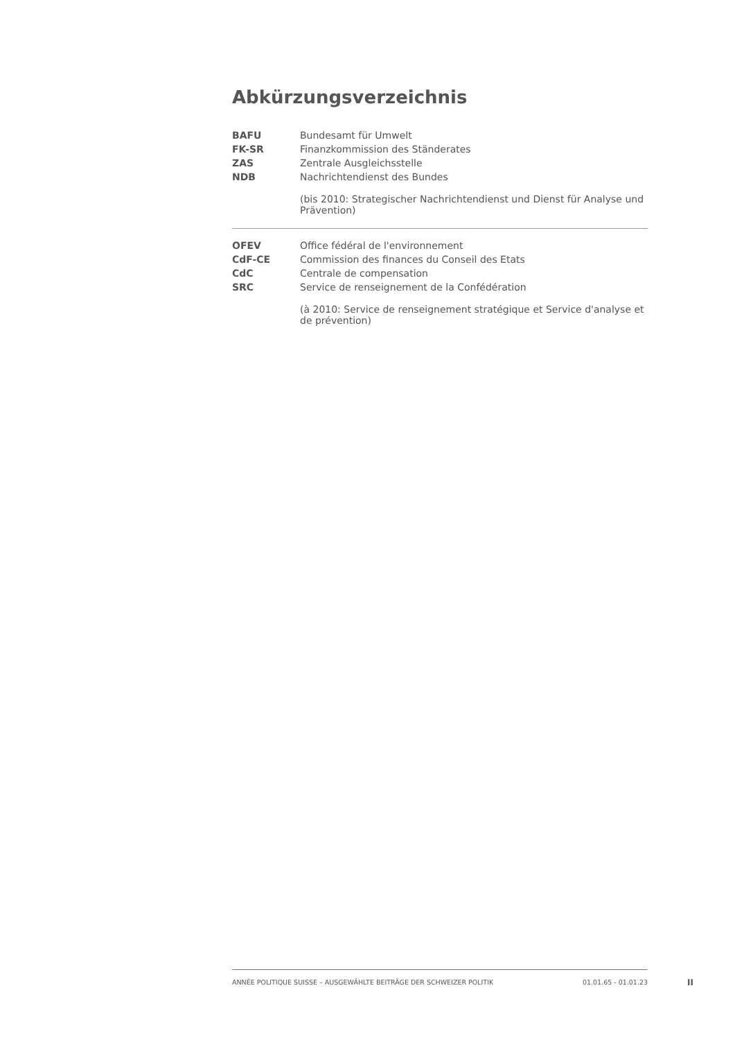Abkürzungsverzeichnis
| BAFU | Bundesamt für Umwelt |
| FK-SR | Finanzkommission des Ständerates |
| ZAS | Zentrale Ausgleichsstelle |
| NDB | Nachrichtendienst des Bundes |
| | (bis 2010: Strategischer Nachrichtendienst und Dienst für Analyse und Prävention) |
| OFEV | Office fédéral de l'environnement |
| CdF-CE | Commission des finances du Conseil des Etats |
| CdC | Centrale de compensation |
| SRC | Service de renseignement de la Confédération |
| | (à 2010: Service de renseignement stratégique et Service d'analyse et de prévention) |
ANNÉE POLITIQUE SUISSE – AUSGEWÄHLTE BEITRÄGE DER SCHWEIZER POLITIK 01.01.65 - 01.01.23
II